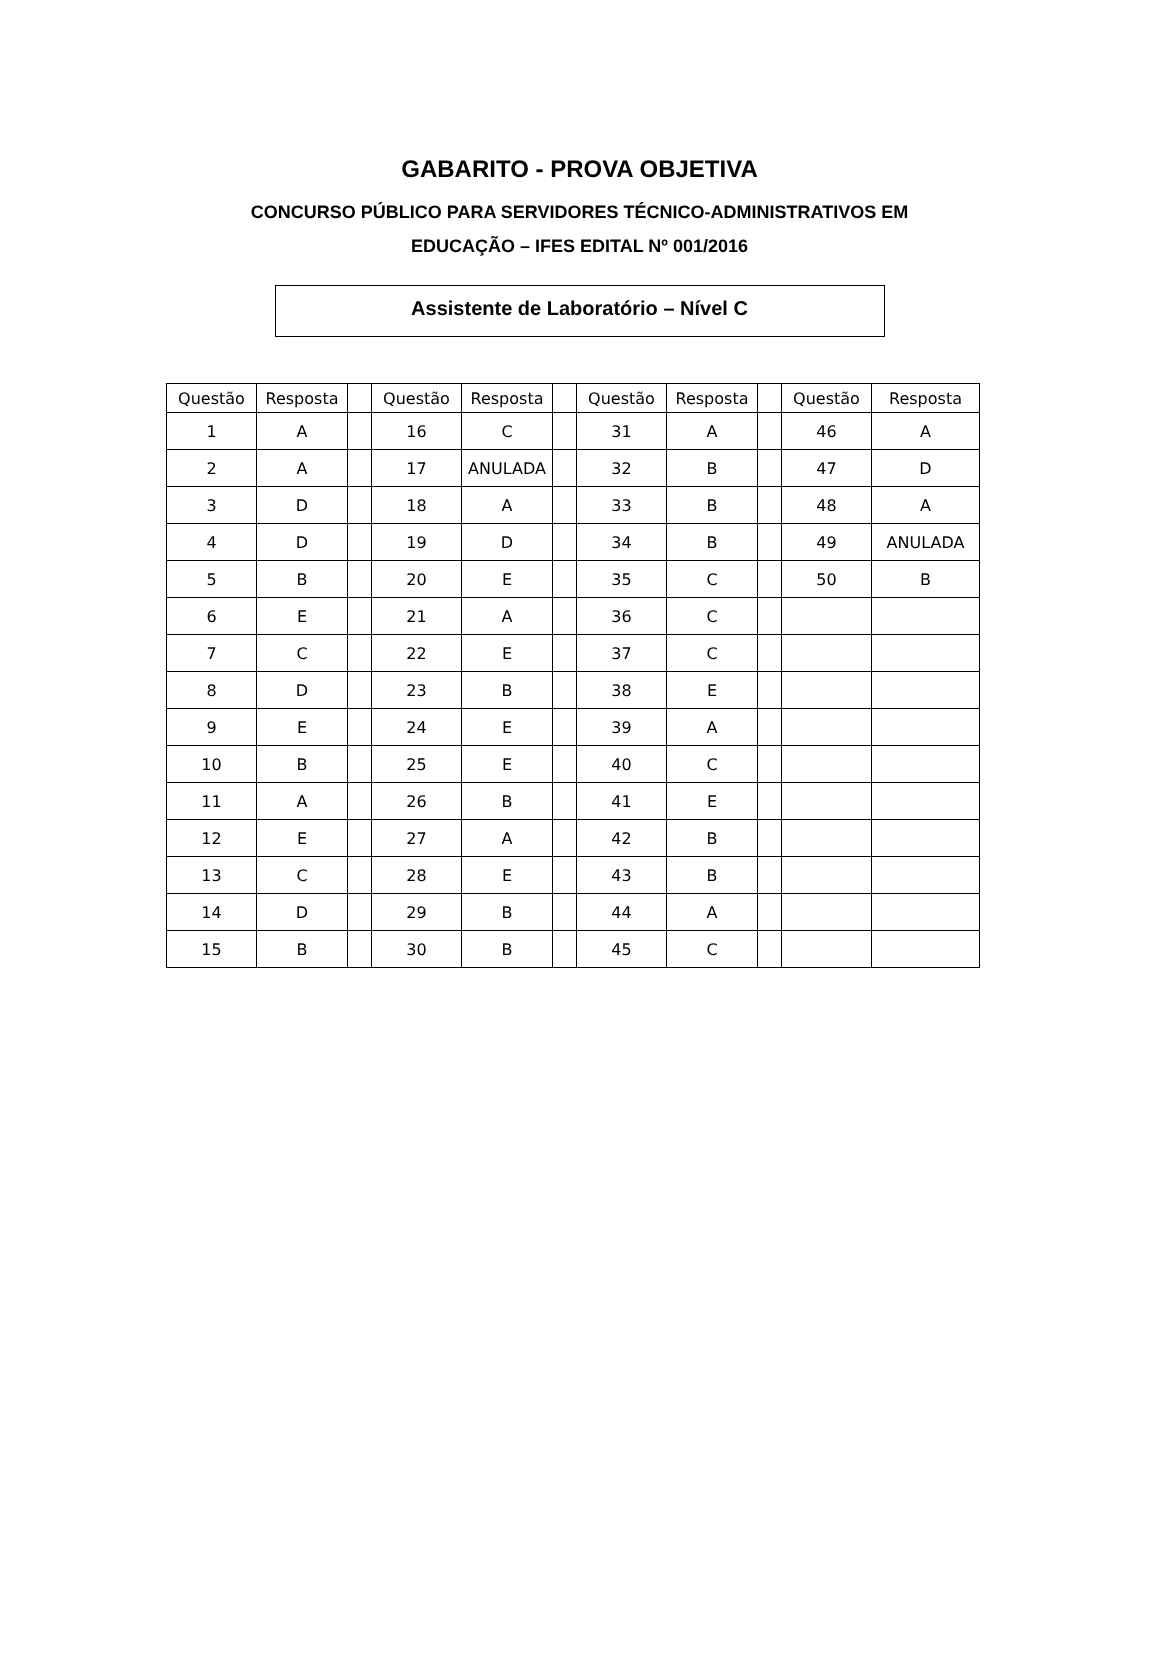GABARITO - PROVA OBJETIVA
CONCURSO PÚBLICO PARA SERVIDORES TÉCNICO-ADMINISTRATIVOS EM
EDUCAÇÃO – IFES EDITAL Nº 001/2016
Assistente de Laboratório – Nível C
| Questão | Resposta | | Questão | Resposta | | Questão | Resposta | | Questão | Resposta |
| --- | --- | --- | --- | --- | --- | --- | --- | --- | --- | --- |
| 1 | A | | 16 | C | | 31 | A | | 46 | A |
| 2 | A | | 17 | ANULADA | | 32 | B | | 47 | D |
| 3 | D | | 18 | A | | 33 | B | | 48 | A |
| 4 | D | | 19 | D | | 34 | B | | 49 | ANULADA |
| 5 | B | | 20 | E | | 35 | C | | 50 | B |
| 6 | E | | 21 | A | | 36 | C | | | |
| 7 | C | | 22 | E | | 37 | C | | | |
| 8 | D | | 23 | B | | 38 | E | | | |
| 9 | E | | 24 | E | | 39 | A | | | |
| 10 | B | | 25 | E | | 40 | C | | | |
| 11 | A | | 26 | B | | 41 | E | | | |
| 12 | E | | 27 | A | | 42 | B | | | |
| 13 | C | | 28 | E | | 43 | B | | | |
| 14 | D | | 29 | B | | 44 | A | | | |
| 15 | B | | 30 | B | | 45 | C | | | |